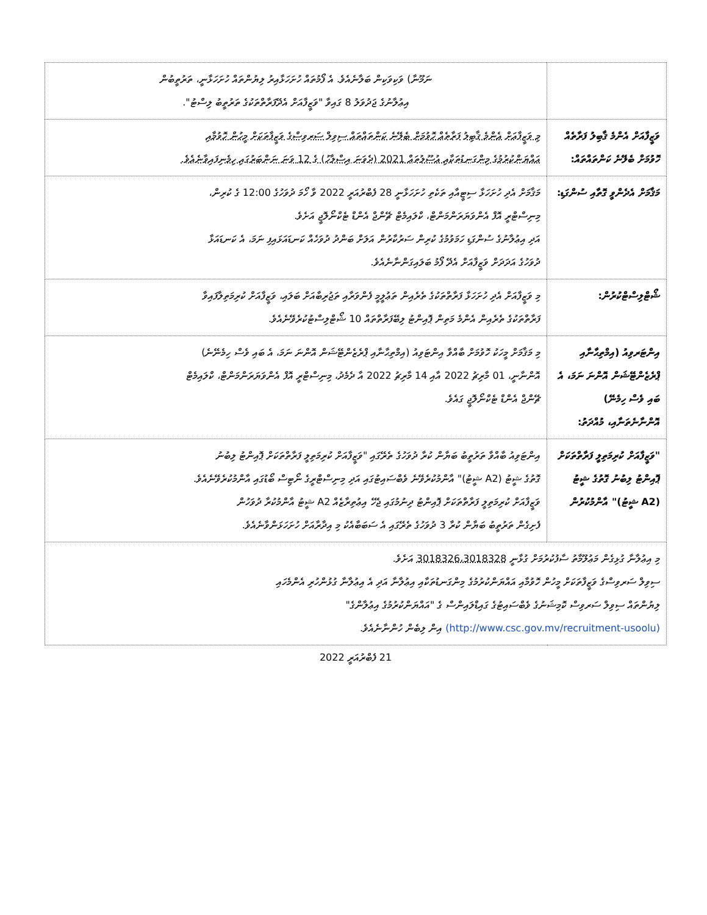| | ނަމޫނާ) ވަކިވަކިން ބަލާނެއެވެ. އެ ފޯމުތައް ހުށަހަޅާއިރު ލިޔުންތައް ހުށަހަޅާނީ، ތަރުތީބުން އިޢުލާނުގެ ޖަދުވަލު 8 ގައިވާ "ވަޒީފާއަށް އެދޭފަރާތްތަކުގެ ތަރުތީބު ލިސްޓު". |
| ވަޒީފާއަށް އެންމެ ޤާބިލު ފަރާތެއް ހޮވުމަށް ބެލޭނެ ކަންތައްތައް: | މި ވަޒީފާއަށް އެންމެ ޤާބިލު ފަރާތެއް ހޮވުމަށް ބެލޭނެ ކަންތައްތައް ސިވިލް ސަރވިސްގެ ވަޒީފާތަކަށް މީހުން ހޮވުމާއި އައްޔަންކުރުމުގެ މިންގަނޑުތަކާއި އުސޫލުތައް 2021 (ދެވަނަ އިސްލާހު) ގެ 12 ވަނަ ނަންބަރުގައި ހިމެނިފައިވާނެއެވެ. |
| މަޤާމަށް އެދެންވީ ގޮތާއި ސުންގަޑި: | މަޤާމަށް އެދި ހުށަހަޅާ ސިޓީއާއި ތަކެތި ހުށަހަޅާނީ 28 ފެބްރުއަރީ 2022 ވާ ހޯމަ ދުވަހުގެ 12:00 ގެ ކުރިން، މިނިސްޓްރީ އޮފް އެންވަޔަރަންމަންޓް، ކްލައިމެޓް ޗޭންޖް އެންޑް ޓެކްނޯލޮޖީ އަށެވެ. އަދި އިޢުލާނުގެ ސުންގަޑި ހަމަވުމުގެ ކުރިން ސަރުކާރުން އަލަށް ބަންދު ދުވަހެއް ކަނޑައަޅައިފި ނަމަ، އެ ކަނޑައަޅާ ދުވަހުގެ އަދަދަށް ވަޒީފާއަށް އެދޭ ފޯމު ބަލައިގަންނާނެއެވެ. |
| ޝޯޓްލިސްޓްކުރުން: | މި ވަޒީފާއަށް އެދި ހުށަހަޅާ ފަރާތްތަކުގެ ތެރެއިން ތަޢުލީމީ ފެންވަރާއި ތަޖުރިބާއަށް ބަލައި، ވަޒީފާއަށް ކުރިމަތިލާފައިވާ ފަރާތްތަކުގެ ތެރެއިން އެންމެ މަތިން ޕޮއިންޓު ލިބޭފަރާތްތައް 10 ޝޯޓްލިސްޓުކުރެވޭނެއެވެ. |
| އިންޓަރވިއު (އިމްތިޙާނާއި ޕްރެޒެންޓޭޝަން އޮންނަ ނަމަ، އެ ބައި ވެސް ހިމެނޭ) އޮންނާނެތަނާއި، މުއްދަތު: | މި މަޤާމަށް މީހަކު ހޮވުމަށް ބާއްވާ އިންޓަވިއު (އިމްތިޙާނާއި ޕްރެޒެންޓޭޝަން އޮންނަ ނަމަ، އެ ބައި ވެސް ހިމެނޭނެ) އޮންނާނީ، 01 މާރިޗު 2022 އާއި 14 މާރިޗު 2022 އާ ދެމެދު، މިނިސްޓްރީ އޮފް އެންވަޔަރަންމަންޓް، ކްލައިމެޓް ޗޭންޖް އެންޑް ޓެކްނޯލޮޖީ ގައެވެ. |
| "ވަޒީފާއަށް ކުރިމަތިލީ ފަރާތްތަކަށް ޕޮއިންޓު ލިބުނު ގޮތުގެ ޝީޓު (A2 ޝީޓު)" އާންމުކުރުން | އިންޓަވިއު ބާއްވާ ތަރުތީބު ބަޔާން ކުރާ ދުވަހުގެ ތެރޭގައި "ވަޒީފާއަށް ކުރިމަތިލީ ފަރާތްތަކަށް ޕޮއިންޓު ލިބުނު ގޮތުގެ ޝީޓު (A2 ޝީޓު)" އާންމުކުރެވޭނެ ވެބްސައިޓުގައި އަދި މިނިސްޓްރީގެ ނޯޓިސް ބޯޑުގައި އާންމުކުރެވޭނެއެވެ. ވަޒީފާއަށް ކުރިމަތިލީ ފަރާތްތަކަށް ޕޮއިންޓު ދިނުމުގައި ޖެހޭ އިޢުތިރާޒެއް A2 ޝީޓު އާންމުކުރާ ދުވަހުން ފެށިގެން ތަރުތީބު ބަޔާން ކުރާ 3 ދުވަހުގެ ތެރޭގައި އެ ސަބަބާއެކު މި އިދާރާއަށް ހުށަހަޅަންވާނެއެވެ. |
| މި އިޢުލާނާ ގުޅިގެން މަޢުލޫމާތު ސާފުކުރުމަށް ގުޅާނީ 3018326،3018328 އަށެވެ. ސިވިލް ސަރވިސްގެ ވަޒީފާތަކަށް މީހުން ހޮވުމާއި އައްޔަންކުރުމުގެ މިންގަނޑުތަކާއި އިޢުލާނާ އަދި އެ އިޢުލާނާ ގުޅުންހުރި އެންމެހައި ލިޔުންތައް ސިވިލް ސަރވިސް ކޮމިޝަނުގެ ވެބްސައިޓުގެ ގައިޑްލައިންސް ގެ "އައްޔަންކުރުމުގެ އިޢުލާންގެ" (http://www.csc.gov.mv/recruitment-usoolu) އިން ލިބެން ހުންނާނެއެވެ. | |
21 ފެބްރުއަރީ 2022